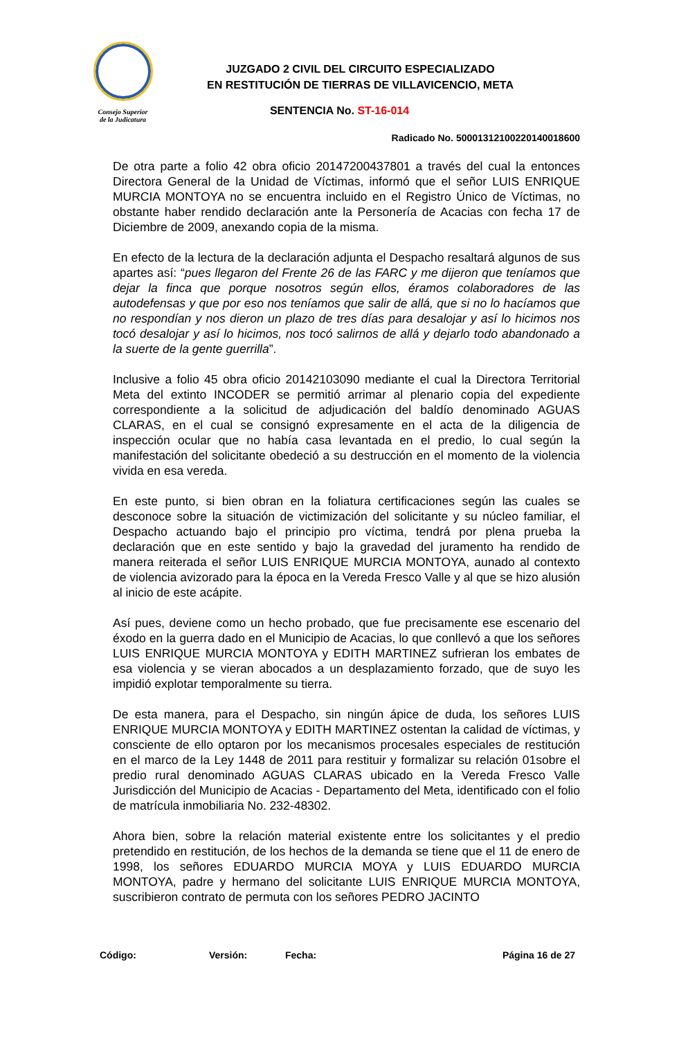Consejo Superior
de la Judicatura
JUZGADO 2 CIVIL DEL CIRCUITO ESPECIALIZADO
EN RESTITUCIÓN DE TIERRAS DE VILLAVICENCIO, META
SENTENCIA No. ST-16-014
Radicado No. 50001312100220140018600
De otra parte a folio 42 obra oficio 20147200437801 a través del cual la entonces Directora General de la Unidad de Víctimas, informó que el señor LUIS ENRIQUE MURCIA MONTOYA no se encuentra incluido en el Registro Único de Víctimas, no obstante haber rendido declaración ante la Personería de Acacias con fecha 17 de Diciembre de 2009, anexando copia de la misma.
En efecto de la lectura de la declaración adjunta el Despacho resaltará algunos de sus apartes así: “pues llegaron del Frente 26 de las FARC y me dijeron que teníamos que dejar la finca que porque nosotros según ellos, éramos colaboradores de las autodefensas y que por eso nos teníamos que salir de allá, que si no lo hacíamos que no respondían y nos dieron un plazo de tres días para desalojar y así lo hicimos nos tocó desalojar y así lo hicimos, nos tocó salirnos de allá y dejarlo todo abandonado a la suerte de la gente guerrilla”.
Inclusive a folio 45 obra oficio 20142103090 mediante el cual la Directora Territorial Meta del extinto INCODER se permitió arrimar al plenario copia del expediente correspondiente a la solicitud de adjudicación del baldío denominado AGUAS CLARAS, en el cual se consignó expresamente en el acta de la diligencia de inspección ocular que no había casa levantada en el predio, lo cual según la manifestación del solicitante obedeció a su destrucción en el momento de la violencia vivida en esa vereda.
En este punto, si bien obran en la foliatura certificaciones según las cuales se desconoce sobre la situación de victimización del solicitante y su núcleo familiar, el Despacho actuando bajo el principio pro víctima, tendrá por plena prueba la declaración que en este sentido y bajo la gravedad del juramento ha rendido de manera reiterada el señor LUIS ENRIQUE MURCIA MONTOYA, aunado al contexto de violencia avizorado para la época en la Vereda Fresco Valle y al que se hizo alusión al inicio de este acápite.
Así pues, deviene como un hecho probado, que fue precisamente ese escenario del éxodo en la guerra dado en el Municipio de Acacias, lo que conllevó a que los señores LUIS ENRIQUE MURCIA MONTOYA y EDITH MARTINEZ sufrieran los embates de esa violencia y se vieran abocados a un desplazamiento forzado, que de suyo les impidió explotar temporalmente su tierra.
De esta manera, para el Despacho, sin ningún ápice de duda, los señores LUIS ENRIQUE MURCIA MONTOYA y EDITH MARTINEZ ostentan la calidad de víctimas, y consciente de ello optaron por los mecanismos procesales especiales de restitución en el marco de la Ley 1448 de 2011 para restituir y formalizar su relación 01sobre el predio rural denominado AGUAS CLARAS ubicado en la Vereda Fresco Valle Jurisdicción del Municipio de Acacias - Departamento del Meta, identificado con el folio de matrícula inmobiliaria No. 232-48302.
Ahora bien, sobre la relación material existente entre los solicitantes y el predio pretendido en restitución, de los hechos de la demanda se tiene que el 11 de enero de 1998, los señores EDUARDO MURCIA MOYA y LUIS EDUARDO MURCIA MONTOYA, padre y hermano del solicitante LUIS ENRIQUE MURCIA MONTOYA, suscribieron contrato de permuta con los señores PEDRO JACINTO
Código: Versión: Fecha: Página 16 de 27